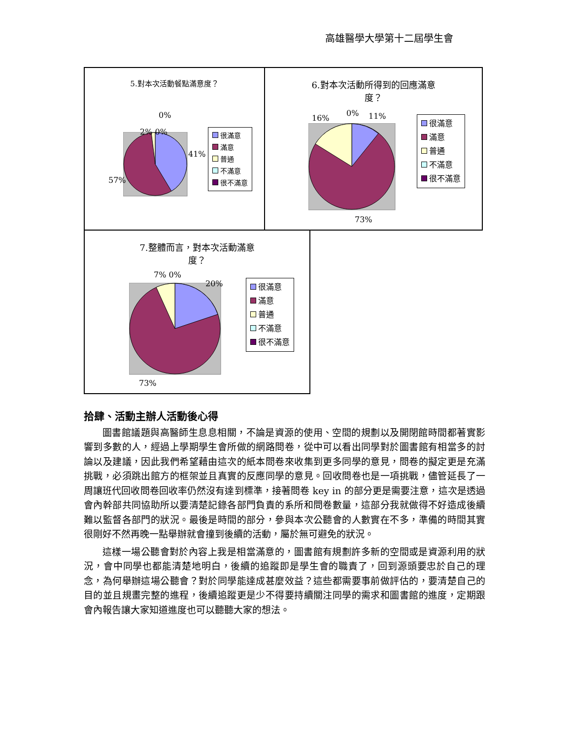高雄醫學大學第十二屆學生會
5.對本次活動餐點滿意度？
0%
2% 0%
41%
57%
很滿意
滿意
普通
不滿意
很不滿意
6.對本次活動所得到的回應滿意
度？
16%
0% 11%
73%
很滿意
滿意
普通
不滿意
很不滿意
7.整體而言，對本次活動滿意
度？
7% 0%
20%
73%
很滿意
滿意
普通
不滿意
很不滿意
拾肆、活動主辦人活動後心得
圖書館議題與高醫師生息息相關，不論是資源的使用、空間的規劃以及開閉館時間都著實影響到多數的人，經過上學期學生會所做的網路問卷，從中可以看出同學對於圖書館有相當多的討論以及建議，因此我們希望藉由這次的紙本問卷來收集到更多同學的意見，問卷的擬定更是充滿挑戰，必須跳出館方的框架並且真實的反應同學的意見。回收問卷也是一項挑戰，儘管延長了一周讓班代回收問卷回收率仍然沒有達到標準，接著問卷 key in 的部分更是需要注意，這次是透過會內幹部共同協助所以要清楚記錄各部門負責的系所和問卷數量，這部分我就做得不好造成後續難以監督各部門的狀況。最後是時間的部分，參與本次公聽會的人數實在不多，準備的時間其實很剛好不然再晚一點舉辦就會撞到後續的活動，屬於無可避免的狀況。
這樣一場公聽會對於內容上我是相當滿意的，圖書館有規劃許多新的空間或是資源利用的狀況，會中同學也都能清楚地明白，後續的追蹤即是學生會的職責了，回到源頭要忠於自己的理念，為何舉辦這場公聽會？對於同學能達成甚麼效益？這些都需要事前做評估的，要清楚自己的目的並且規畫完整的進程，後續追蹤更是少不得要持續關注同學的需求和圖書館的進度，定期跟會內報告讓大家知道進度也可以聽聽大家的想法。